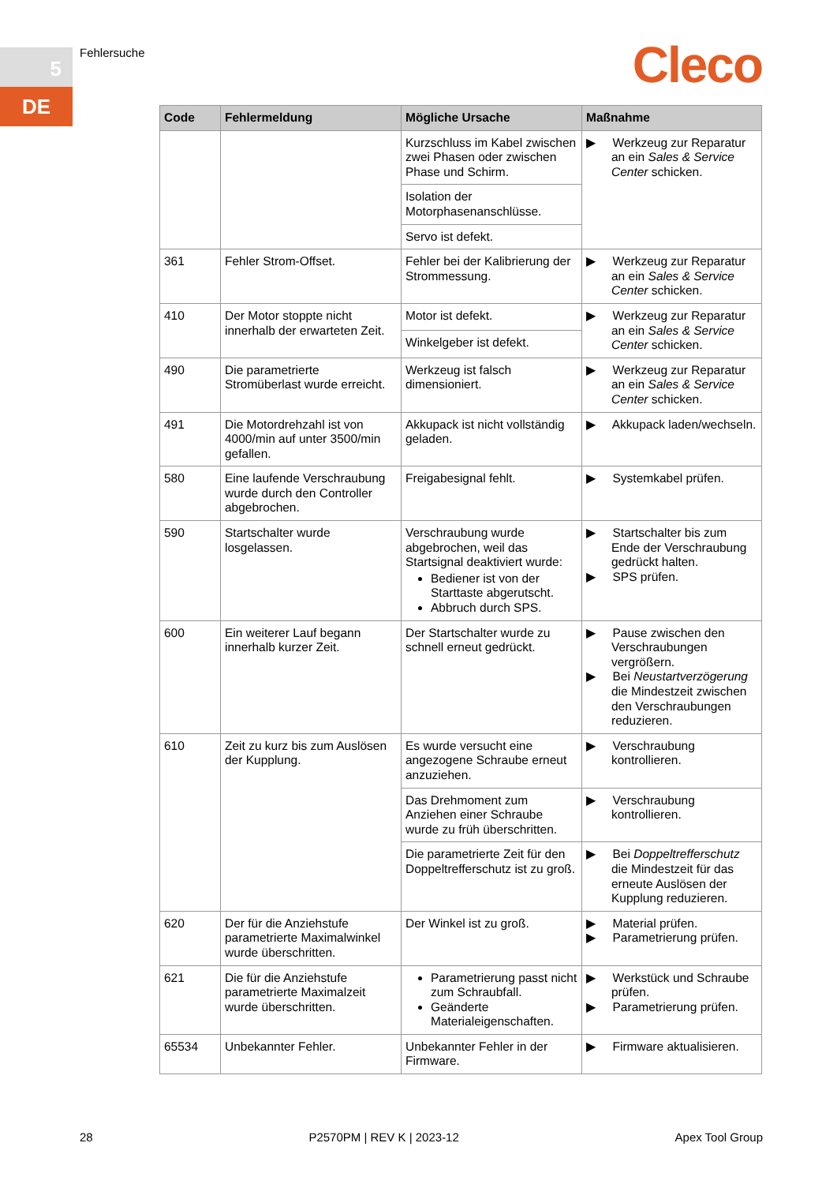5
DE
Fehlersuche Cleco
| Code | Fehlermeldung | Mögliche Ursache | Maßnahme |
| --- | --- | --- | --- |
| | | Kurzschluss im Kabel zwischen zwei Phasen oder zwischen Phase und Schirm. | ▶ Werkzeug zur Reparatur an ein Sales & Service Center schicken. |
| | | Isolation der Motorphasenanschlüsse. | |
| | | Servo ist defekt. | |
| 361 | Fehler Strom-Offset. | Fehler bei der Kalibrierung der Strommessung. | ▶ Werkzeug zur Reparatur an ein Sales & Service Center schicken. |
| 410 | Der Motor stoppte nicht innerhalb der erwarteten Zeit. | Motor ist defekt. | ▶ Werkzeug zur Reparatur an ein Sales & Service Center schicken. |
| | | Winkelgeber ist defekt. | |
| 490 | Die parametrierte Stromüberlast wurde erreicht. | Werkzeug ist falsch dimensioniert. | ▶ Werkzeug zur Reparatur an ein Sales & Service Center schicken. |
| 491 | Die Motordrehzahl ist von 4000/min auf unter 3500/min gefallen. | Akkupack ist nicht vollständig geladen. | ▶ Akkupack laden/wechseln. |
| 580 | Eine laufende Verschraubung wurde durch den Controller abgebrochen. | Freigabesignal fehlt. | ▶ Systemkabel prüfen. |
| 590 | Startschalter wurde losgelassen. | Verschraubung wurde abgebrochen, weil das Startsignal deaktiviert wurde: Bediener ist von der Starttaste abgerutscht. Abbruch durch SPS. | ▶ Startschalter bis zum Ende der Verschraubung gedrückt halten. ▶ SPS prüfen. |
| 600 | Ein weiterer Lauf begann innerhalb kurzer Zeit. | Der Startschalter wurde zu schnell erneut gedrückt. | ▶ Pause zwischen den Verschraubungen vergrößern. ▶ Bei Neustartverzögerung die Mindestzeit zwischen den Verschraubungen reduzieren. |
| 610 | Zeit zu kurz bis zum Auslösen der Kupplung. | Es wurde versucht eine angezogene Schraube erneut anzuziehen. | ▶ Verschraubung kontrollieren. |
| | | Das Drehmoment zum Anziehen einer Schraube wurde zu früh überschritten. | ▶ Verschraubung kontrollieren. |
| | | Die parametrierte Zeit für den Doppeltrefferschutz ist zu groß. | ▶ Bei Doppeltrefferschutz die Mindestzeit für das erneute Auslösen der Kupplung reduzieren. |
| 620 | Der für die Anziehstufe parametrierte Maximalwinkel wurde überschritten. | Der Winkel ist zu groß. | ▶ Material prüfen. ▶ Parametrierung prüfen. |
| 621 | Die für die Anziehstufe parametrierte Maximalzeit wurde überschritten. | Parametrierung passt nicht zum Schraubfall. Geänderte Materialeigenschaften. | ▶ Werkstück und Schraube prüfen. ▶ Parametrierung prüfen. |
| 65534 | Unbekannter Fehler. | Unbekannter Fehler in der Firmware. | ▶ Firmware aktualisieren. |
28 P2570PM | REV K | 2023-12 Apex Tool Group